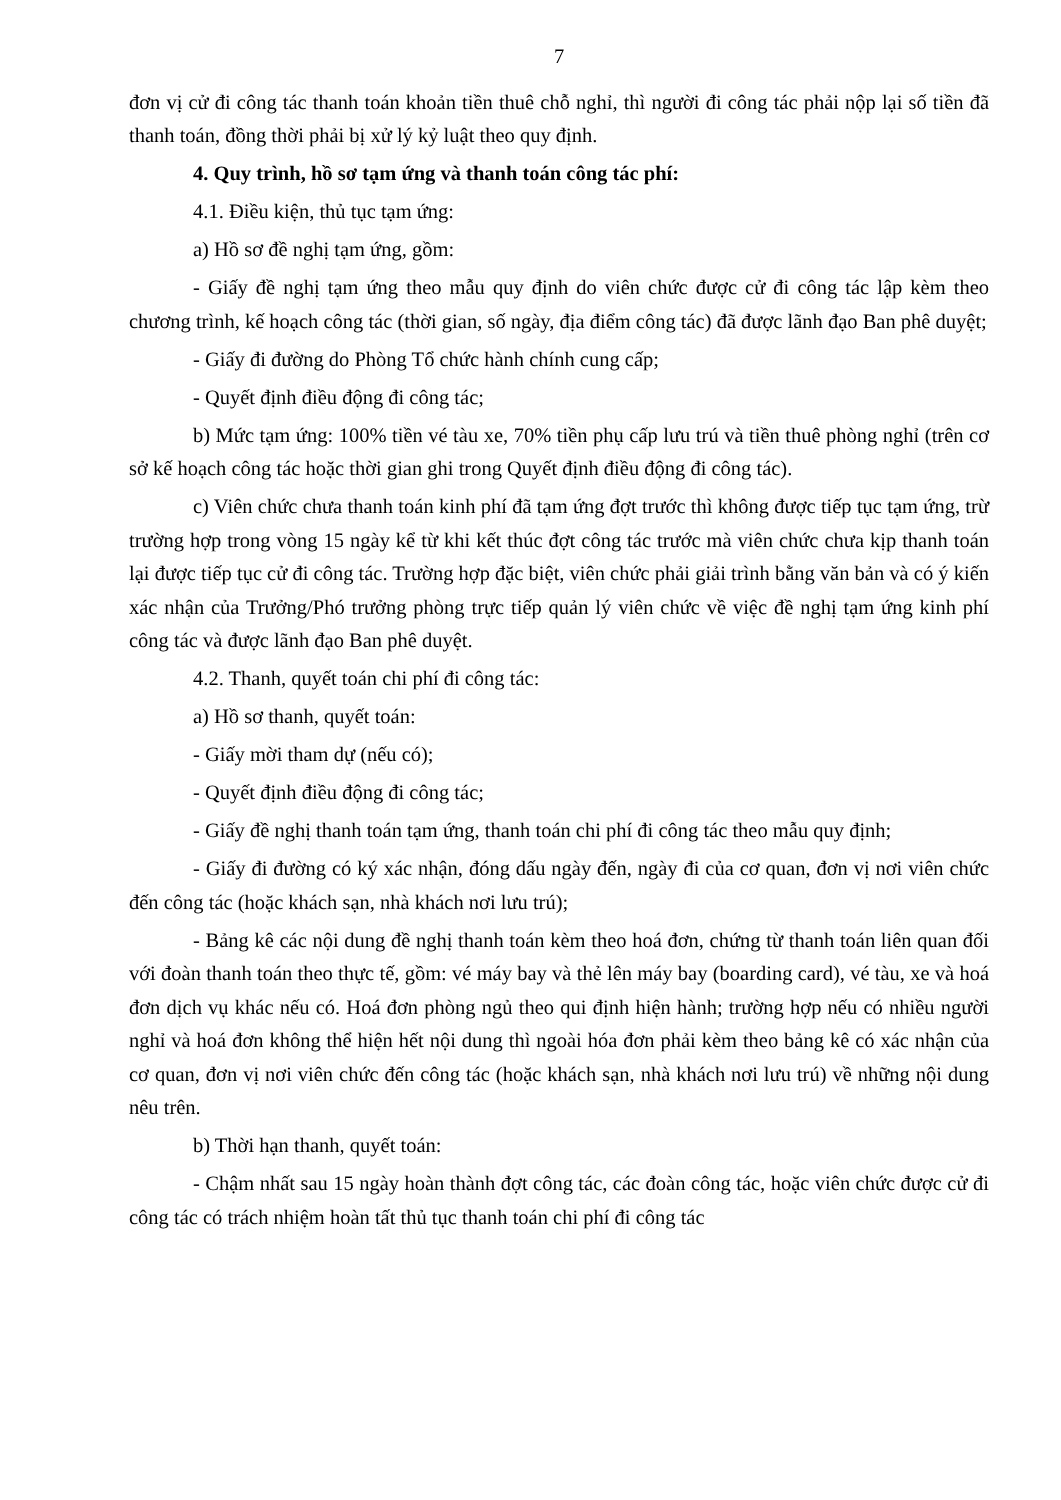7
đơn vị cử đi công tác thanh toán khoản tiền thuê chỗ nghỉ, thì người đi công tác phải nộp lại số tiền đã thanh toán, đồng thời phải bị xử lý kỷ luật theo quy định.
4. Quy trình, hồ sơ tạm ứng và thanh toán công tác phí:
4.1. Điều kiện, thủ tục tạm ứng:
a) Hồ sơ đề nghị tạm ứng, gồm:
- Giấy đề nghị tạm ứng theo mẫu quy định do viên chức được cử đi công tác lập kèm theo chương trình, kế hoạch công tác (thời gian, số ngày, địa điểm công tác) đã được lãnh đạo Ban phê duyệt;
- Giấy đi đường do Phòng Tổ chức hành chính cung cấp;
- Quyết định điều động đi công tác;
b) Mức tạm ứng: 100% tiền vé tàu xe, 70% tiền phụ cấp lưu trú và tiền thuê phòng nghỉ (trên cơ sở kế hoạch công tác hoặc thời gian ghi trong Quyết định điều động đi công tác).
c) Viên chức chưa thanh toán kinh phí đã tạm ứng đợt trước thì không được tiếp tục tạm ứng, trừ trường hợp trong vòng 15 ngày kể từ khi kết thúc đợt công tác trước mà viên chức chưa kịp thanh toán lại được tiếp tục cử đi công tác. Trường hợp đặc biệt, viên chức phải giải trình bằng văn bản và có ý kiến xác nhận của Trưởng/Phó trưởng phòng trực tiếp quản lý viên chức về việc đề nghị tạm ứng kinh phí công tác và được lãnh đạo Ban phê duyệt.
4.2. Thanh, quyết toán chi phí đi công tác:
a) Hồ sơ thanh, quyết toán:
- Giấy mời tham dự (nếu có);
- Quyết định điều động đi công tác;
- Giấy đề nghị thanh toán tạm ứng, thanh toán chi phí đi công tác theo mẫu quy định;
- Giấy đi đường có ký xác nhận, đóng dấu ngày đến, ngày đi của cơ quan, đơn vị nơi viên chức đến công tác (hoặc khách sạn, nhà khách nơi lưu trú);
- Bảng kê các nội dung đề nghị thanh toán kèm theo hoá đơn, chứng từ thanh toán liên quan đối với đoàn thanh toán theo thực tế, gồm: vé máy bay và thẻ lên máy bay (boarding card), vé tàu, xe và hoá đơn dịch vụ khác nếu có. Hoá đơn phòng ngủ theo qui định hiện hành; trường hợp nếu có nhiều người nghỉ và hoá đơn không thể hiện hết nội dung thì ngoài hóa đơn phải kèm theo bảng kê có xác nhận của cơ quan, đơn vị nơi viên chức đến công tác (hoặc khách sạn, nhà khách nơi lưu trú) về những nội dung nêu trên.
b) Thời hạn thanh, quyết toán:
- Chậm nhất sau 15 ngày hoàn thành đợt công tác, các đoàn công tác, hoặc viên chức được cử đi công tác có trách nhiệm hoàn tất thủ tục thanh toán chi phí đi công tác